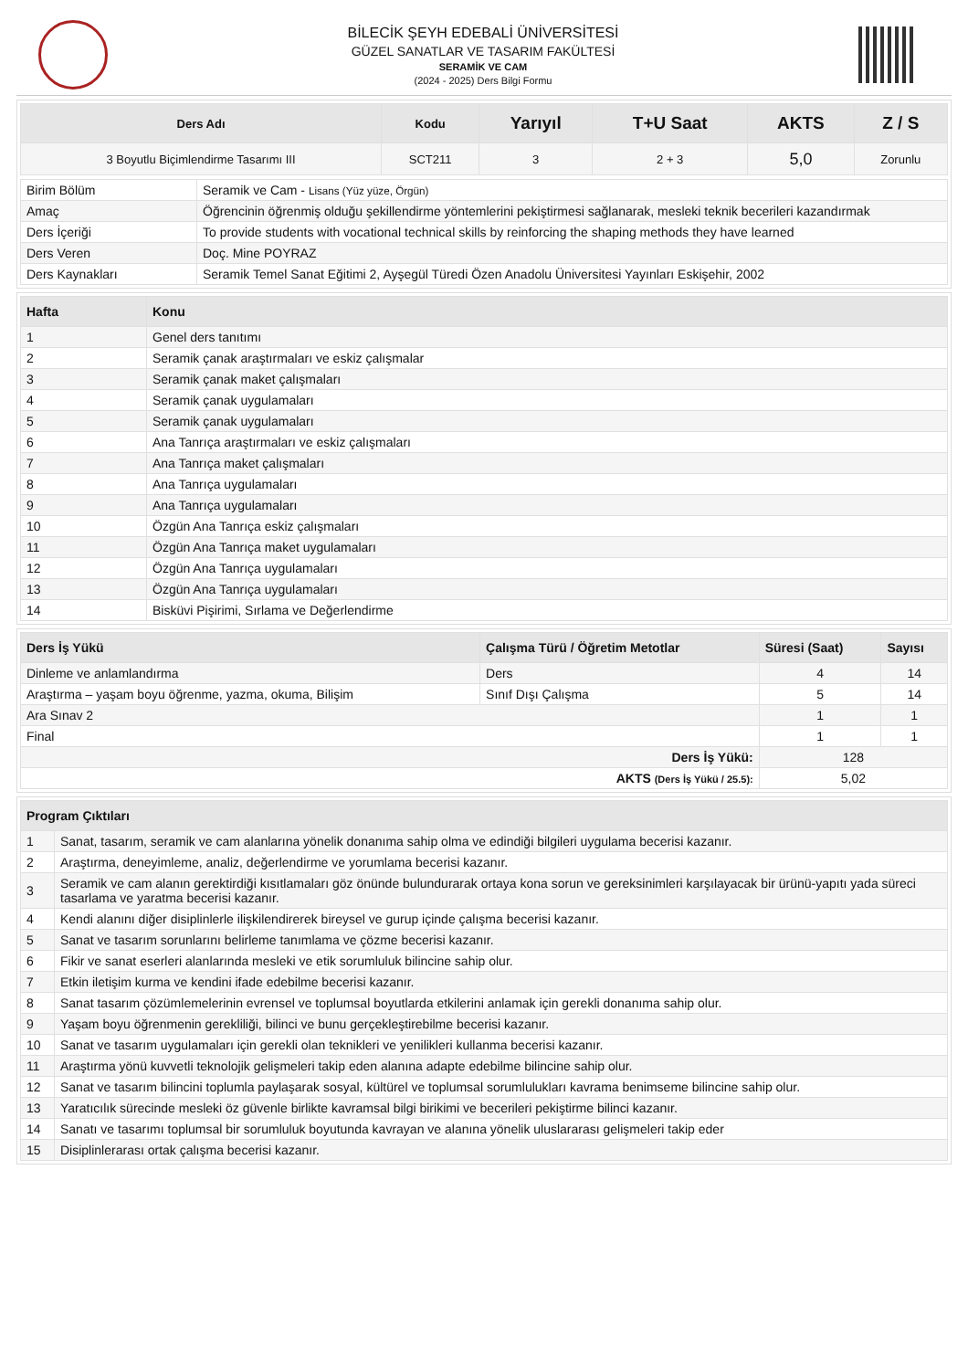BİLECİK ŞEYH EDEBALİ ÜNİVERSİTESİ
GÜZEL SANATLAR VE TASARIM FAKÜLTESİ
SERAMİK VE CAM
(2024 - 2025) Ders Bilgi Formu
| Ders Adı | Kodu | Yarıyıl | T+U Saat | AKTS | Z / S |
| --- | --- | --- | --- | --- | --- |
| 3 Boyutlu Biçimlendirme Tasarımı III | SCT211 | 3 | 2 + 3 | 5,0 | Zorunlu |
| Birim Bölüm | Seramik ve Cam - Lisans (Yüz yüze, Örgün) |
| Amaç | Öğrencinin öğrenmiş olduğu şekillendirme yöntemlerini pekiştirmesi sağlanarak, mesleki teknik becerileri kazandırmak |
| Ders İçeriği | To provide students with vocational technical skills by reinforcing the shaping methods they have learned |
| Ders Veren | Doç. Mine POYRAZ |
| Ders Kaynakları | Seramik Temel Sanat Eğitimi 2, Ayşegül Türedi Özen Anadolu Üniversitesi Yayınları Eskişehir, 2002 |
| Hafta | Konu |
| --- | --- |
| 1 | Genel ders tanıtımı |
| 2 | Seramik çanak araştırmaları ve eskiz çalışmalar |
| 3 | Seramik çanak maket çalışmaları |
| 4 | Seramik çanak uygulamaları |
| 5 | Seramik çanak uygulamaları |
| 6 | Ana Tanrıça araştırmaları ve eskiz çalışmaları |
| 7 | Ana Tanrıça maket çalışmaları |
| 8 | Ana Tanrıça uygulamaları |
| 9 | Ana Tanrıça uygulamaları |
| 10 | Özgün Ana Tanrıça eskiz çalışmaları |
| 11 | Özgün Ana Tanrıça maket uygulamaları |
| 12 | Özgün Ana Tanrıça uygulamaları |
| 13 | Özgün Ana Tanrıça uygulamaları |
| 14 | Bisküvi Pişirimi, Sırlama ve Değerlendirme |
| Ders İş Yükü | Çalışma Türü / Öğretim Metotlar | Süresi (Saat) | Sayısı |
| --- | --- | --- | --- |
| Dinleme ve anlamlandırma | Ders | 4 | 14 |
| Araştırma – yaşam boyu öğrenme, yazma, okuma, Bilişim | Sınıf Dışı Çalışma | 5 | 14 |
| Ara Sınav 2 | | 1 | 1 |
| Final | | 1 | 1 |
| Ders İş Yükü: | | 128 | |
| AKTS (Ders İş Yükü / 25.5): | | 5,02 | |
| Program Çıktıları | |
| --- | --- |
| 1 | Sanat, tasarım, seramik ve cam alanlarına yönelik donanıma sahip olma ve edindiği bilgileri uygulama becerisi kazanır. |
| 2 | Araştırma, deneyimleme, analiz, değerlendirme ve yorumlama becerisi kazanır. |
| 3 | Seramik ve cam alanın gerektirdiği kısıtlamaları göz önünde bulundurarak ortaya kona sorun ve gereksinimleri karşılayacak bir ürünü-yapıtı yada süreci tasarlama ve yaratma becerisi kazanır. |
| 4 | Kendi alanını diğer disiplinlerle ilişkilendirerek bireysel ve gurup içinde çalışma becerisi kazanır. |
| 5 | Sanat ve tasarım sorunlarını belirleme tanımlama ve çözme becerisi kazanır. |
| 6 | Fikir ve sanat eserleri alanlarında mesleki ve etik sorumluluk bilincine sahip olur. |
| 7 | Etkin iletişim kurma ve kendini ifade edebilme becerisi kazanır. |
| 8 | Sanat tasarım çözümlemelerinin evrensel ve toplumsal boyutlarda etkilerini anlamak için gerekli donanıma sahip olur. |
| 9 | Yaşam boyu öğrenmenin gerekliliği, bilinci ve bunu gerçekleştirebilme becerisi kazanır. |
| 10 | Sanat ve tasarım uygulamaları için gerekli olan teknikleri ve yenilikleri kullanma becerisi kazanır. |
| 11 | Araştırma yönü kuvvetli teknolojik gelişmeleri takip eden alanına adapte edebilme bilincine sahip olur. |
| 12 | Sanat ve tasarım bilincini toplumla paylaşarak sosyal, kültürel ve toplumsal sorumlulukları kavrama benimseme bilincine sahip olur. |
| 13 | Yaratıcılık sürecinde mesleki öz güvenle birlikte kavramsal bilgi birikimi ve becerileri pekiştirme bilinci kazanır. |
| 14 | Sanatı ve tasarımı toplumsal bir sorumluluk boyutunda kavrayan ve alanına yönelik uluslararası gelişmeleri takip eder |
| 15 | Disiplinlerarası ortak çalışma becerisi kazanır. |